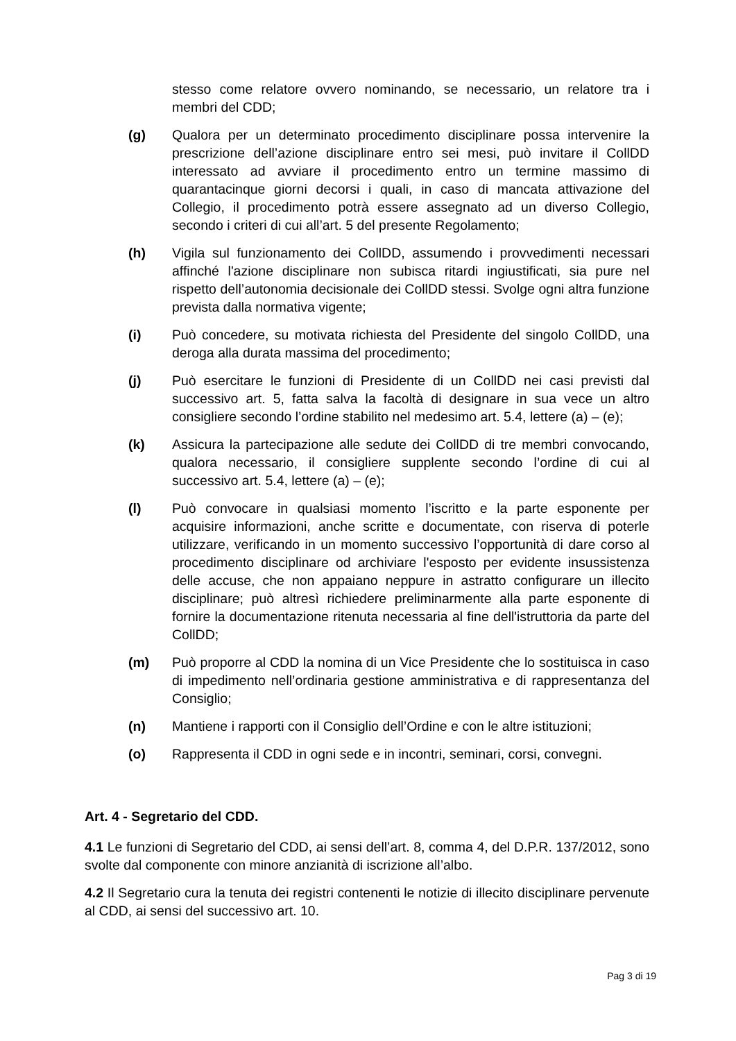stesso come relatore ovvero nominando, se necessario, un relatore tra i membri del CDD;
(g) Qualora per un determinato procedimento disciplinare possa intervenire la prescrizione dell’azione disciplinare entro sei mesi, può invitare il CollDD interessato ad avviare il procedimento entro un termine massimo di quarantacinque giorni decorsi i quali, in caso di mancata attivazione del Collegio, il procedimento potrà essere assegnato ad un diverso Collegio, secondo i criteri di cui all’art. 5 del presente Regolamento;
(h) Vigila sul funzionamento dei CollDD, assumendo i provvedimenti necessari affinché l'azione disciplinare non subisca ritardi ingiustificati, sia pure nel rispetto dell’autonomia decisionale dei CollDD stessi. Svolge ogni altra funzione prevista dalla normativa vigente;
(i) Può concedere, su motivata richiesta del Presidente del singolo CollDD, una deroga alla durata massima del procedimento;
(j) Può esercitare le funzioni di Presidente di un CollDD nei casi previsti dal successivo art. 5, fatta salva la facoltà di designare in sua vece un altro consigliere secondo l’ordine stabilito nel medesimo art. 5.4, lettere (a) – (e);
(k) Assicura la partecipazione alle sedute dei CollDD di tre membri convocando, qualora necessario, il consigliere supplente secondo l’ordine di cui al successivo art. 5.4, lettere (a) – (e);
(l) Può convocare in qualsiasi momento l’iscritto e la parte esponente per acquisire informazioni, anche scritte e documentate, con riserva di poterle utilizzare, verificando in un momento successivo l’opportunità di dare corso al procedimento disciplinare od archiviare l'esposto per evidente insussistenza delle accuse, che non appaiano neppure in astratto configurare un illecito disciplinare; può altresì richiedere preliminarmente alla parte esponente di fornire la documentazione ritenuta necessaria al fine dell'istruttoria da parte del CollDD;
(m) Può proporre al CDD la nomina di un Vice Presidente che lo sostituisca in caso di impedimento nell’ordinaria gestione amministrativa e di rappresentanza del Consiglio;
(n) Mantiene i rapporti con il Consiglio dell’Ordine e con le altre istituzioni;
(o) Rappresenta il CDD in ogni sede e in incontri, seminari, corsi, convegni.
Art. 4 - Segretario del CDD.
4.1 Le funzioni di Segretario del CDD, ai sensi dell’art. 8, comma 4, del D.P.R. 137/2012, sono svolte dal componente con minore anzianità di iscrizione all’albo.
4.2 Il Segretario cura la tenuta dei registri contenenti le notizie di illecito disciplinare pervenute al CDD, ai sensi del successivo art. 10.
Pag 3 di 19